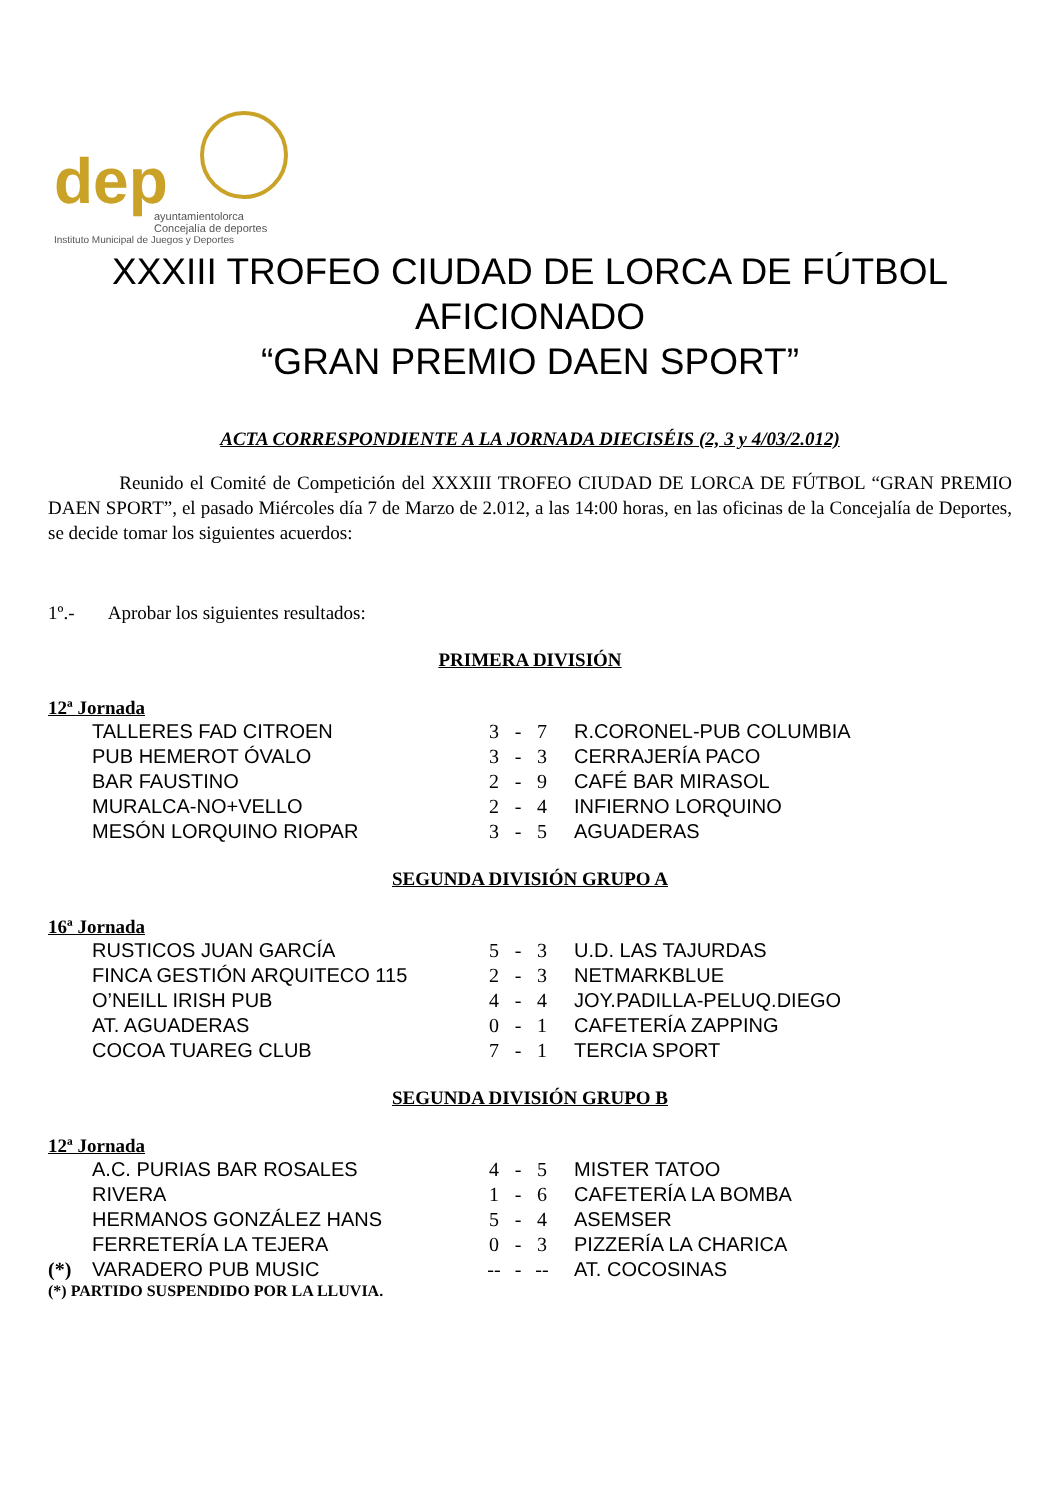dep
ayuntamientolorca
Concejalía de deportes
Instituto Municipal de Juegos y Deportes
XXXIII TROFEO CIUDAD DE LORCA DE FÚTBOL
AFICIONADO
“GRAN PREMIO DAEN SPORT”
ACTA CORRESPONDIENTE A LA JORNADA DIECISÉIS (2, 3 y 4/03/2.012)
Reunido el Comité de Competición del XXXIII TROFEO CIUDAD DE LORCA DE FÚTBOL “GRAN PREMIO DAEN SPORT”, el pasado Miércoles día 7 de Marzo de 2.012, a las 14:00 horas, en las oficinas de la Concejalía de Deportes, se decide tomar los siguientes acuerdos:
1º.- Aprobar los siguientes resultados:
PRIMERA DIVISIÓN
12ª Jornada
| | TALLERES FAD CITROEN | 3 | - | 7 | R.CORONEL-PUB COLUMBIA |
| | PUB HEMEROT ÓVALO | 3 | - | 3 | CERRAJERÍA PACO |
| | BAR FAUSTINO | 2 | - | 9 | CAFÉ BAR MIRASOL |
| | MURALCA-NO+VELLO | 2 | - | 4 | INFIERNO LORQUINO |
| | MESÓN LORQUINO RIOPAR | 3 | - | 5 | AGUADERAS |
SEGUNDA DIVISIÓN GRUPO A
16ª Jornada
| | RUSTICOS JUAN GARCÍA | 5 | - | 3 | U.D. LAS TAJURDAS |
| | FINCA GESTIÓN ARQUITECO 115 | 2 | - | 3 | NETMARKBLUE |
| | O’NEILL IRISH PUB | 4 | - | 4 | JOY.PADILLA-PELUQ.DIEGO |
| | AT. AGUADERAS | 0 | - | 1 | CAFETERÍA ZAPPING |
| | COCOA TUAREG CLUB | 7 | - | 1 | TERCIA SPORT |
SEGUNDA DIVISIÓN GRUPO B
12ª Jornada
| | A.C. PURIAS BAR ROSALES | 4 | - | 5 | MISTER TATOO |
| | RIVERA | 1 | - | 6 | CAFETERÍA LA BOMBA |
| | HERMANOS GONZÁLEZ HANS | 5 | - | 4 | ASEMSER |
| | FERRETERÍA LA TEJERA | 0 | - | 3 | PIZZERÍA LA CHARICA |
| (*) | VARADERO PUB MUSIC | -- | - | -- | AT. COCOSINAS |
(*) PARTIDO SUSPENDIDO POR LA LLUVIA.